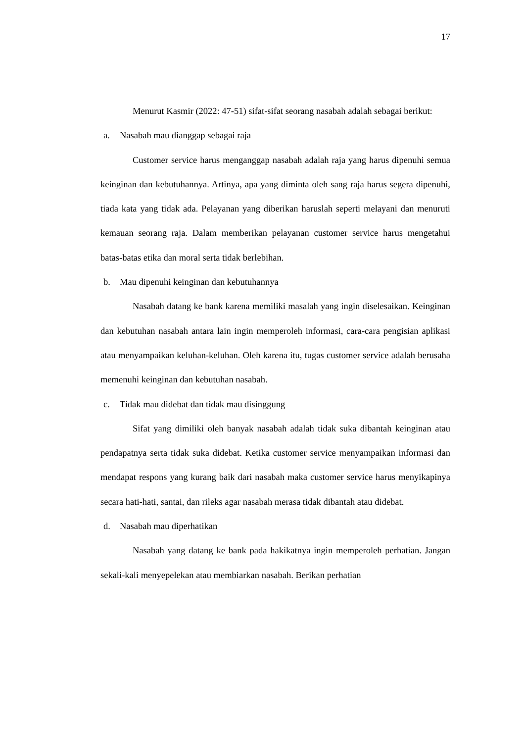17
Menurut Kasmir (2022: 47-51) sifat-sifat seorang nasabah adalah sebagai berikut:
a. Nasabah mau dianggap sebagai raja
Customer service harus menganggap nasabah adalah raja yang harus dipenuhi semua keinginan dan kebutuhannya. Artinya, apa yang diminta oleh sang raja harus segera dipenuhi, tiada kata yang tidak ada. Pelayanan yang diberikan haruslah seperti melayani dan menuruti kemauan seorang raja. Dalam memberikan pelayanan customer service harus mengetahui batas-batas etika dan moral serta tidak berlebihan.
b. Mau dipenuhi keinginan dan kebutuhannya
Nasabah datang ke bank karena memiliki masalah yang ingin diselesaikan. Keinginan dan kebutuhan nasabah antara lain ingin memperoleh informasi, cara-cara pengisian aplikasi atau menyampaikan keluhan-keluhan. Oleh karena itu, tugas customer service adalah berusaha memenuhi keinginan dan kebutuhan nasabah.
c. Tidak mau didebat dan tidak mau disinggung
Sifat yang dimiliki oleh banyak nasabah adalah tidak suka dibantah keinginan atau pendapatnya serta tidak suka didebat. Ketika customer service menyampaikan informasi dan mendapat respons yang kurang baik dari nasabah maka customer service harus menyikapinya secara hati-hati, santai, dan rileks agar nasabah merasa tidak dibantah atau didebat.
d. Nasabah mau diperhatikan
Nasabah yang datang ke bank pada hakikatnya ingin memperoleh perhatian. Jangan sekali-kali menyepelekan atau membiarkan nasabah. Berikan perhatian